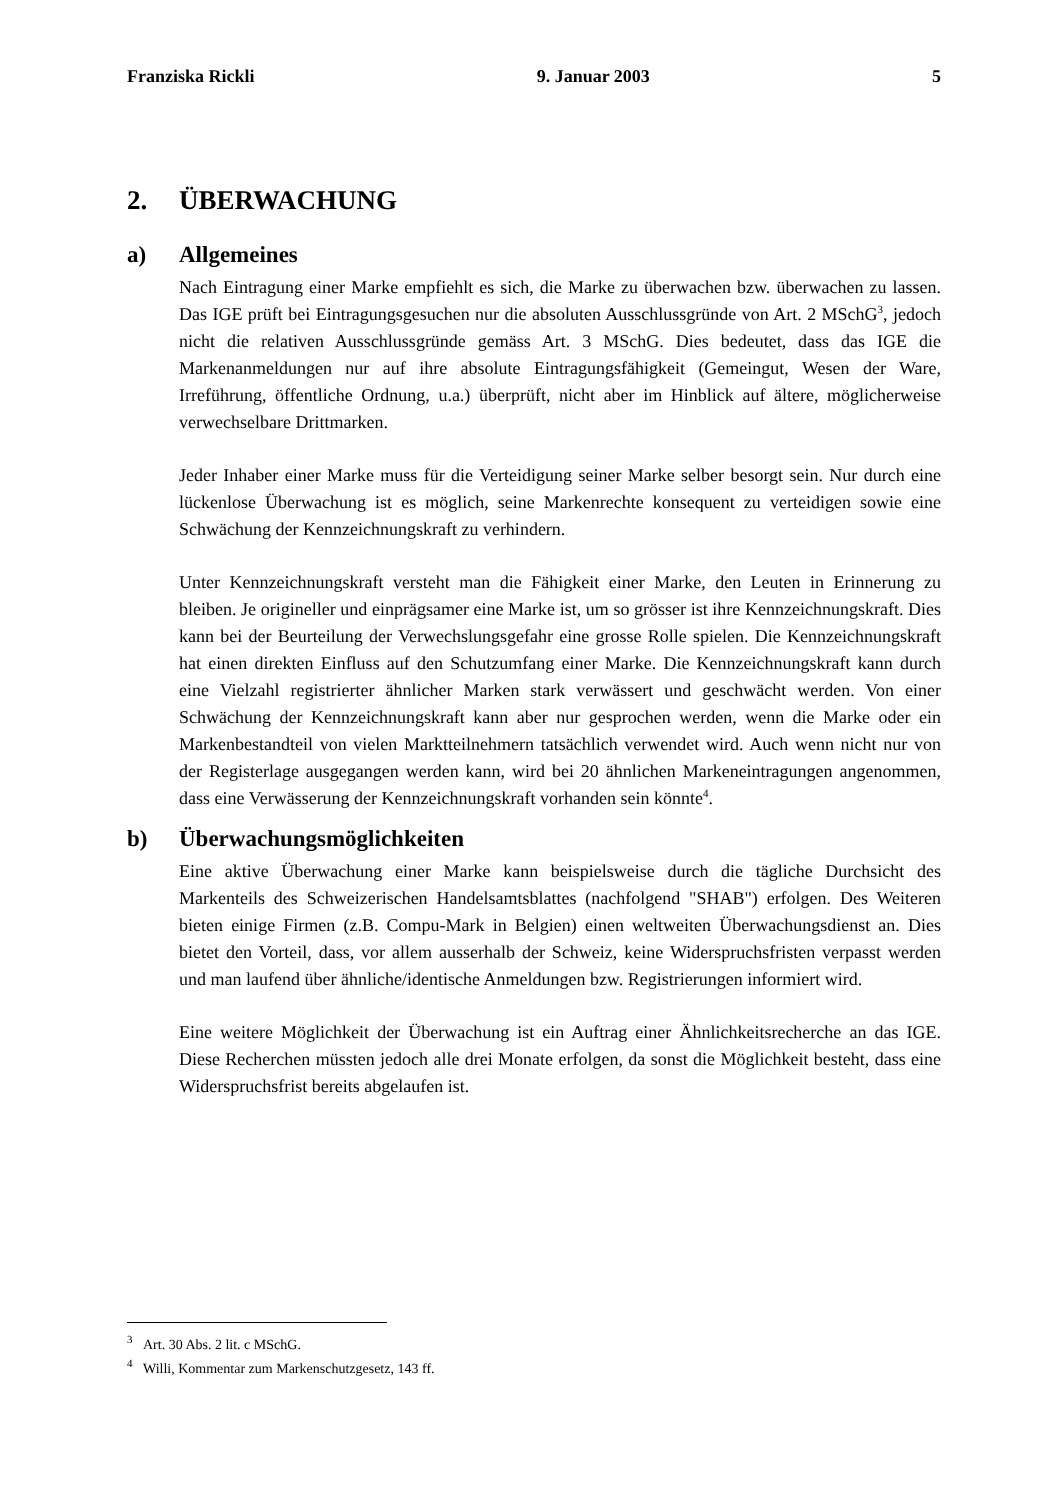Franziska Rickli 9. Januar 2003 5
2. ÜBERWACHUNG
a) Allgemeines
Nach Eintragung einer Marke empfiehlt es sich, die Marke zu überwachen bzw. überwachen zu lassen. Das IGE prüft bei Eintragungsgesuchen nur die absoluten Ausschlussgründe von Art. 2 MSchG<sup>3</sup>, jedoch nicht die relativen Ausschlussgründe gemäss Art. 3 MSchG. Dies bedeutet, dass das IGE die Markenanmeldungen nur auf ihre absolute Eintragungsfähigkeit (Gemeingut, Wesen der Ware, Irreführung, öffentliche Ordnung, u.a.) überprüft, nicht aber im Hinblick auf ältere, möglicherweise verwechselbare Drittmarken.
Jeder Inhaber einer Marke muss für die Verteidigung seiner Marke selber besorgt sein. Nur durch eine lückenlose Überwachung ist es möglich, seine Markenrechte konsequent zu verteidigen sowie eine Schwächung der Kennzeichnungskraft zu verhindern.
Unter Kennzeichnungskraft versteht man die Fähigkeit einer Marke, den Leuten in Erinnerung zu bleiben. Je origineller und einprägsamer eine Marke ist, um so grösser ist ihre Kennzeichnungskraft. Dies kann bei der Beurteilung der Verwechslungsgefahr eine grosse Rolle spielen. Die Kennzeichnungskraft hat einen direkten Einfluss auf den Schutzumfang einer Marke. Die Kennzeichnungskraft kann durch eine Vielzahl registrierter ähnlicher Marken stark verwässert und geschwächt werden. Von einer Schwächung der Kennzeichnungskraft kann aber nur gesprochen werden, wenn die Marke oder ein Markenbestandteil von vielen Marktteilnehmern tatsächlich verwendet wird. Auch wenn nicht nur von der Registerlage ausgegangen werden kann, wird bei 20 ähnlichen Markeneintragungen angenommen, dass eine Verwässerung der Kennzeichnungskraft vorhanden sein könnte<sup>4</sup>.
b) Überwachungsmöglichkeiten
Eine aktive Überwachung einer Marke kann beispielsweise durch die tägliche Durchsicht des Markenteils des Schweizerischen Handelsamtsblattes (nachfolgend "SHAB") erfolgen. Des Weiteren bieten einige Firmen (z.B. Compu-Mark in Belgien) einen weltweiten Überwachungsdienst an. Dies bietet den Vorteil, dass, vor allem ausserhalb der Schweiz, keine Widerspruchsfristen verpasst werden und man laufend über ähnliche/identische Anmeldungen bzw. Registrierungen informiert wird.
Eine weitere Möglichkeit der Überwachung ist ein Auftrag einer Ähnlichkeitsrecherche an das IGE. Diese Recherchen müssten jedoch alle drei Monate erfolgen, da sonst die Möglichkeit besteht, dass eine Widerspruchsfrist bereits abgelaufen ist.
<sup>3</sup> Art. 30 Abs. 2 lit. c MSchG.
<sup>4</sup> Willi, Kommentar zum Markenschutzgesetz, 143 ff.